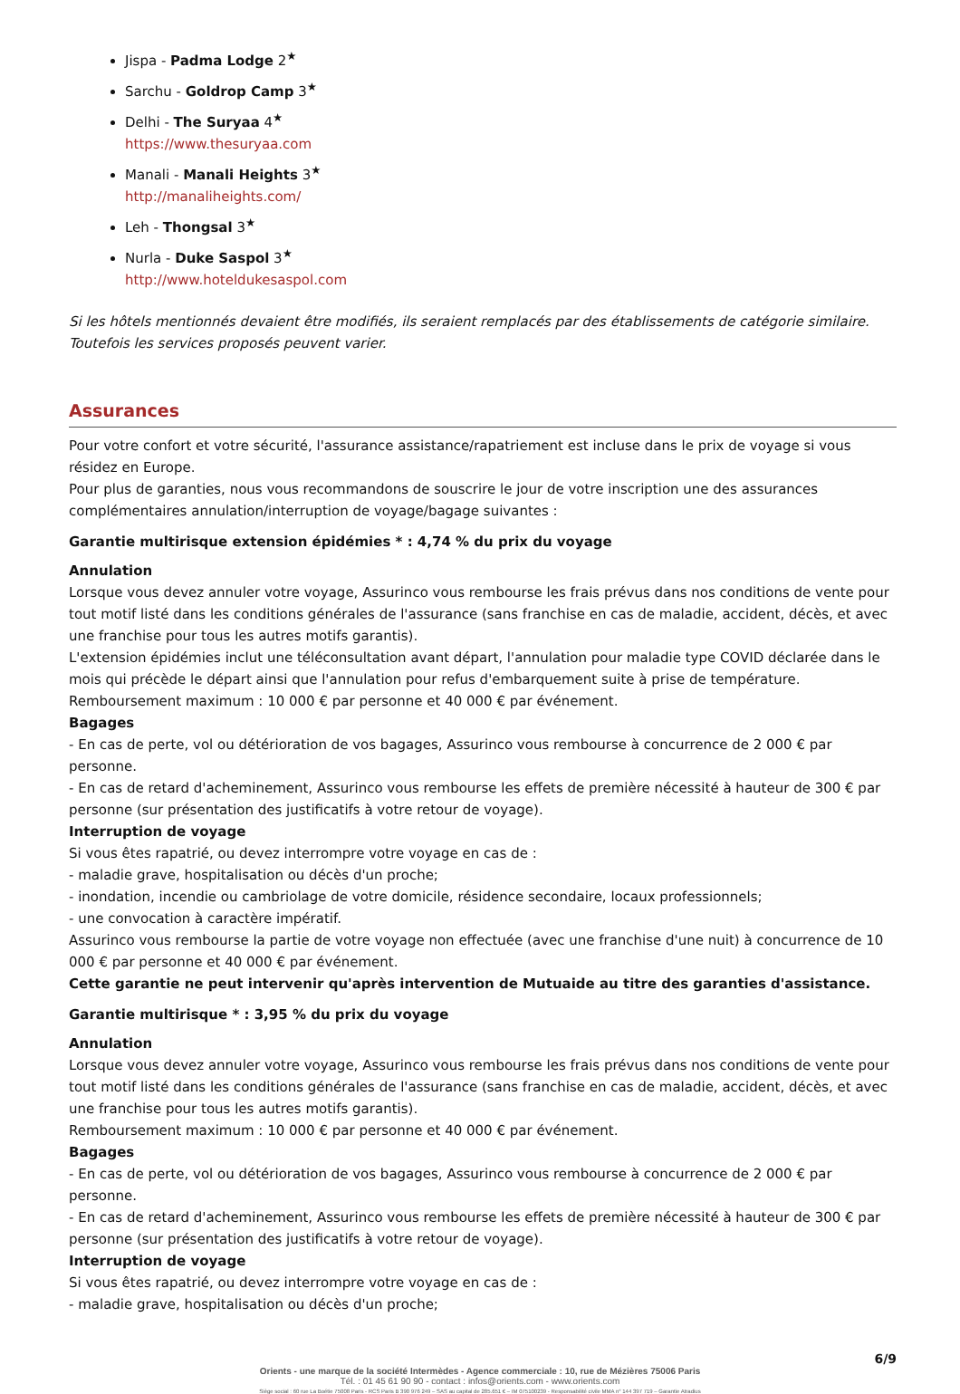Jispa - Padma Lodge 2<sup>★</sup>
Sarchu - Goldrop Camp 3<sup>★</sup>
Delhi - The Suryaa 4<sup>★</sup>
https://www.thesuryaa.com
Manali - Manali Heights 3<sup>★</sup>
http://manaliheights.com/
Leh - Thongsal 3<sup>★</sup>
Nurla - Duke Saspol 3<sup>★</sup>
http://www.hoteldukesaspol.com
Si les hôtels mentionnés devaient être modifiés, ils seraient remplacés par des établissements de catégorie similaire. Toutefois les services proposés peuvent varier.
Assurances
Pour votre confort et votre sécurité, l'assurance assistance/rapatriement est incluse dans le prix de voyage si vous résidez en Europe.
Pour plus de garanties, nous vous recommandons de souscrire le jour de votre inscription une des assurances complémentaires annulation/interruption de voyage/bagage suivantes :
Garantie multirisque extension épidémies * : 4,74 % du prix du voyage
Annulation
Lorsque vous devez annuler votre voyage, Assurinco vous rembourse les frais prévus dans nos conditions de vente pour tout motif listé dans les conditions générales de l'assurance (sans franchise en cas de maladie, accident, décès, et avec une franchise pour tous les autres motifs garantis).
L'extension épidémies inclut une téléconsultation avant départ, l'annulation pour maladie type COVID déclarée dans le mois qui précède le départ ainsi que l'annulation pour refus d'embarquement suite à prise de température.
Remboursement maximum : 10 000 € par personne et 40 000 € par événement.
Bagages
- En cas de perte, vol ou détérioration de vos bagages, Assurinco vous rembourse à concurrence de 2 000 € par personne.
- En cas de retard d'acheminement, Assurinco vous rembourse les effets de première nécessité à hauteur de 300 € par personne (sur présentation des justificatifs à votre retour de voyage).
Interruption de voyage
Si vous êtes rapatrié, ou devez interrompre votre voyage en cas de :
- maladie grave, hospitalisation ou décès d'un proche;
- inondation, incendie ou cambriolage de votre domicile, résidence secondaire, locaux professionnels;
- une convocation à caractère impératif.
Assurinco vous rembourse la partie de votre voyage non effectuée (avec une franchise d'une nuit) à concurrence de 10 000 € par personne et 40 000 € par événement.
Cette garantie ne peut intervenir qu'après intervention de Mutuaide au titre des garanties d'assistance.
Garantie multirisque * : 3,95 % du prix du voyage
Annulation
Lorsque vous devez annuler votre voyage, Assurinco vous rembourse les frais prévus dans nos conditions de vente pour tout motif listé dans les conditions générales de l'assurance (sans franchise en cas de maladie, accident, décès, et avec une franchise pour tous les autres motifs garantis).
Remboursement maximum : 10 000 € par personne et 40 000 € par événement.
Bagages
- En cas de perte, vol ou détérioration de vos bagages, Assurinco vous rembourse à concurrence de 2 000 € par personne.
- En cas de retard d'acheminement, Assurinco vous rembourse les effets de première nécessité à hauteur de 300 € par personne (sur présentation des justificatifs à votre retour de voyage).
Interruption de voyage
Si vous êtes rapatrié, ou devez interrompre votre voyage en cas de :
- maladie grave, hospitalisation ou décès d'un proche;
6/9
Orients - une marque de la société Intermèdes - Agence commerciale : 10, rue de Mézières 75006 Paris
Tél. : 01 45 61 90 90 - contact : infos@orients.com - www.orients.com
Siège social : 60 rue La Boétie 75008 Paris - RCS Paris B 390 976 249 – SAS au capital de 285.651 € – IM 075100239 - Responsabilité civile MMA n° 144 397 719 – Garantie Atradius